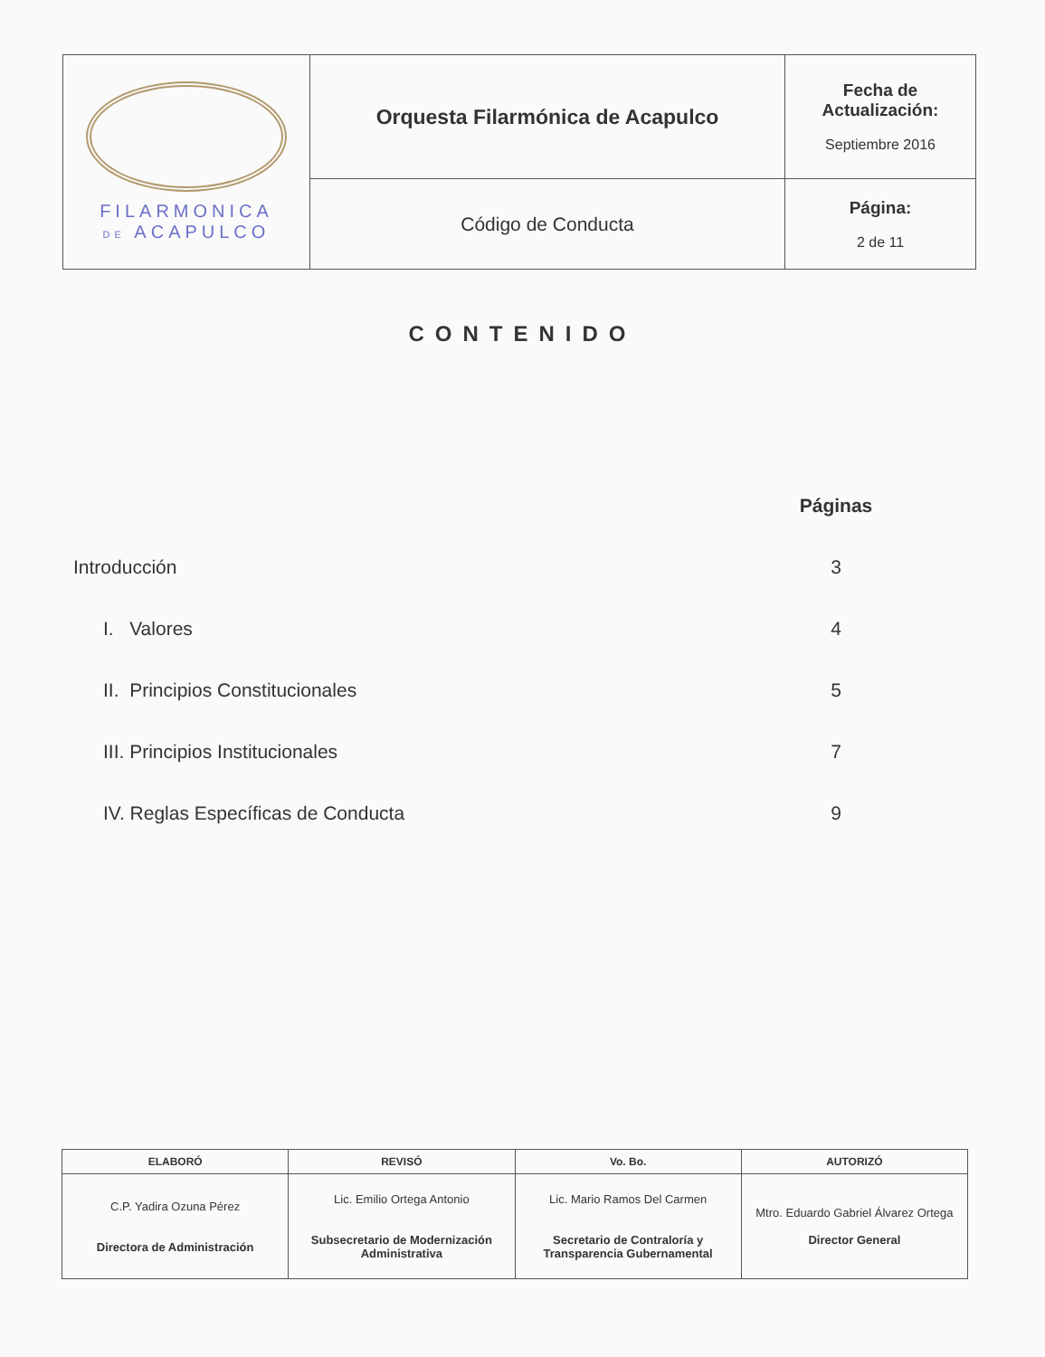| FILARMONICA DE ACAPULCO | Orquesta Filarmónica de Acapulco | Fecha de Actualización: Septiembre 2016 |
| | Código de Conducta | Página: 2 de 11 |
CONTENIDO
| | Páginas |
| Introducción | 3 |
| I. Valores | 4 |
| II. Principios Constitucionales | 5 |
| III. Principios Institucionales | 7 |
| IV. Reglas Específicas de Conducta | 9 |
| ELABORÓ | REVISÓ | Vo. Bo. | AUTORIZÓ |
| --- | --- | --- | --- |
| C.P. Yadira Ozuna Pérez Directora de Administración | Lic. Emilio Ortega Antonio Subsecretario de Modernización Administrativa | Lic. Mario Ramos Del Carmen Secretario de Contraloría y Transparencia Gubernamental | Mtro. Eduardo Gabriel Álvarez Ortega Director General |